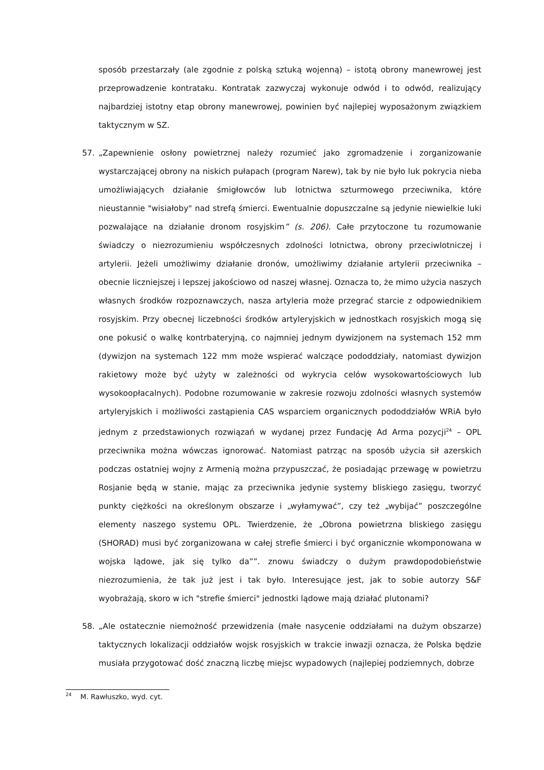sposób przestarzały (ale zgodnie z polską sztuką wojenną) – istotą obrony manewrowej jest przeprowadzenie kontrataku. Kontratak zazwyczaj wykonuje odwód i to odwód, realizujący najbardziej istotny etap obrony manewrowej, powinien być najlepiej wyposażonym związkiem taktycznym w SZ.
57. „Zapewnienie osłony powietrznej należy rozumieć jako zgromadzenie i zorganizowanie wystarczającej obrony na niskich pułapach (program Narew), tak by nie było luk pokrycia nieba umożliwiających działanie śmigłowców lub lotnictwa szturmowego przeciwnika, które nieustannie "wisiałoby" nad strefą śmierci. Ewentualnie dopuszczalne są jedynie niewielkie luki pozwalające na działanie dronom rosyjskim” (s. 206). Całe przytoczone tu rozumowanie świadczy o niezrozumieniu współczesnych zdolności lotnictwa, obrony przeciwlotniczej i artylerii. Jeżeli umożliwimy działanie dronów, umożliwimy działanie artylerii przeciwnika – obecnie liczniejszej i lepszej jakościowo od naszej własnej. Oznacza to, że mimo użycia naszych własnych środków rozpoznawczych, nasza artyleria może przegrać starcie z odpowiednikiem rosyjskim. Przy obecnej liczebności środków artyleryjskich w jednostkach rosyjskich mogą się one pokusić o walkę kontrbateryjną, co najmniej jednym dywizjonem na systemach 152 mm (dywizjon na systemach 122 mm może wspierać walczące pododdziały, natomiast dywizjon rakietowy może być użyty w zależności od wykrycia celów wysokowartościowych lub wysokoopłacalnych). Podobne rozumowanie w zakresie rozwoju zdolności własnych systemów artyleryjskich i możliwości zastąpienia CAS wsparciem organicznych pododdziałów WRiA było jednym z przedstawionych rozwiązań w wydanej przez Fundację Ad Arma pozycji<sup>24</sup> – OPL przeciwnika można wówczas ignorować. Natomiast patrząc na sposób użycia sił azerskich podczas ostatniej wojny z Armenią można przypuszczać, że posiadając przewagę w powietrzu Rosjanie będą w stanie, mając za przeciwnika jedynie systemy bliskiego zasięgu, tworzyć punkty ciężkości na określonym obszarze i „wyłamywać”, czy też „wybijać” poszczególne elementy naszego systemu OPL. Twierdzenie, że „Obrona powietrzna bliskiego zasięgu (SHORAD) musi być zorganizowana w całej strefie śmierci i być organicznie wkomponowana w wojska lądowe, jak się tylko da””. znowu świadczy o dużym prawdopodobieństwie niezrozumienia, że tak już jest i tak było. Interesujące jest, jak to sobie autorzy S&F wyobrażają, skoro w ich "strefie śmierci" jednostki lądowe mają działać plutonami?
58. „Ale ostatecznie niemożność przewidzenia (małe nasycenie oddziałami na dużym obszarze) taktycznych lokalizacji oddziałów wojsk rosyjskich w trakcie inwazji oznacza, że Polska będzie musiała przygotować dość znaczną liczbę miejsc wypadowych (najlepiej podziemnych, dobrze
<sup>24</sup> M. Rawłuszko, wyd. cyt.